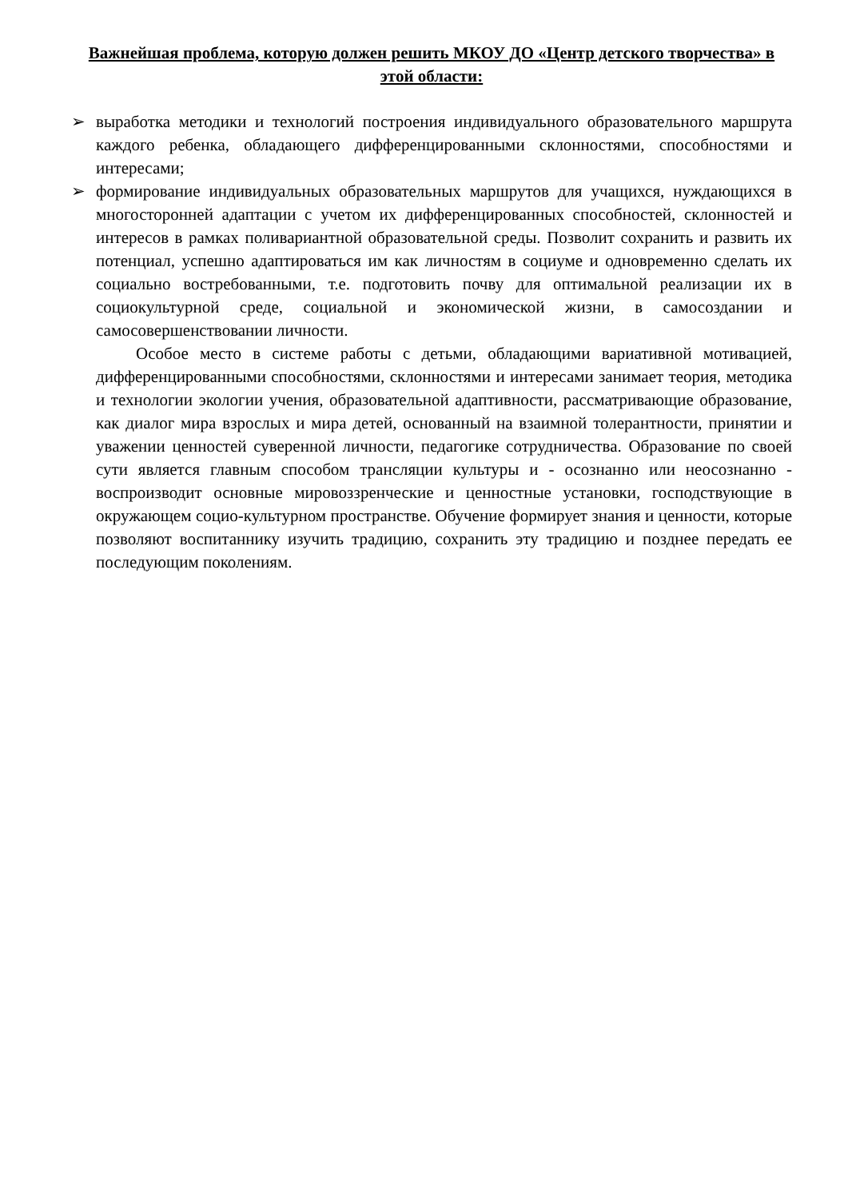Важнейшая проблема, которую должен решить МКОУ ДО «Центр детского творчества» в этой области:
➢ выработка методики и технологий построения индивидуального образовательного маршрута каждого ребенка, обладающего дифференцированными склонностями, способностями и интересами;
➢ формирование индивидуальных образовательных маршрутов для учащихся, нуждающихся в многосторонней адаптации с учетом их дифференцированных способностей, склонностей и интересов в рамках поливариантной образовательной среды. Позволит сохранить и развить их потенциал, успешно адаптироваться им как личностям в социуме и одновременно сделать их социально востребованными, т.е. подготовить почву для оптимальной реализации их в социокультурной среде, социальной и экономической жизни, в самосоздании и самосовершенствовании личности.
Особое место в системе работы с детьми, обладающими вариативной мотивацией, дифференцированными способностями, склонностями и интересами занимает теория, методика и технологии экологии учения, образовательной адаптивности, рассматривающие образование, как диалог мира взрослых и мира детей, основанный на взаимной толерантности, принятии и уважении ценностей суверенной личности, педагогике сотрудничества. Образование по своей сути является главным способом трансляции культуры и - осознанно или неосознанно - воспроизводит основные мировоззренческие и ценностные установки, господствующие в окружающем социо-культурном пространстве. Обучение формирует знания и ценности, которые позволяют воспитаннику изучить традицию, сохранить эту традицию и позднее передать ее последующим поколениям.